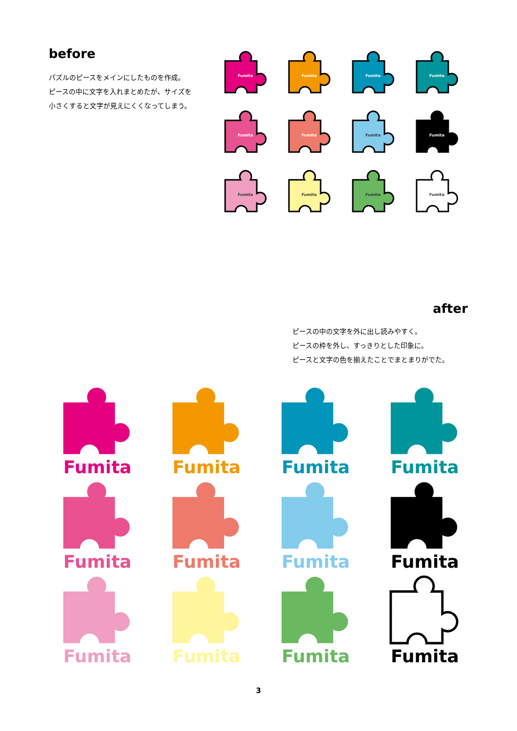before
パズルのピースをメインにしたものを作成。
ピースの中に文字を入れまとめたが、サイズを
小さくすると文字が見えにくくなってしまう。
Fumita
Fumita
Fumita
Fumita
Fumita
Fumita
Fumita
Fumita
Fumita
Fumita
Fumita
Fumita
after
ピースの中の文字を外に出し読みやすく。
ピースの枠を外し、すっきりとした印象に。
ピースと文字の色を揃えたことでまとまりがでた。
Fumita
Fumita
Fumita
Fumita
Fumita
Fumita
Fumita
Fumita
Fumita
Fumita
Fumita
Fumita
3